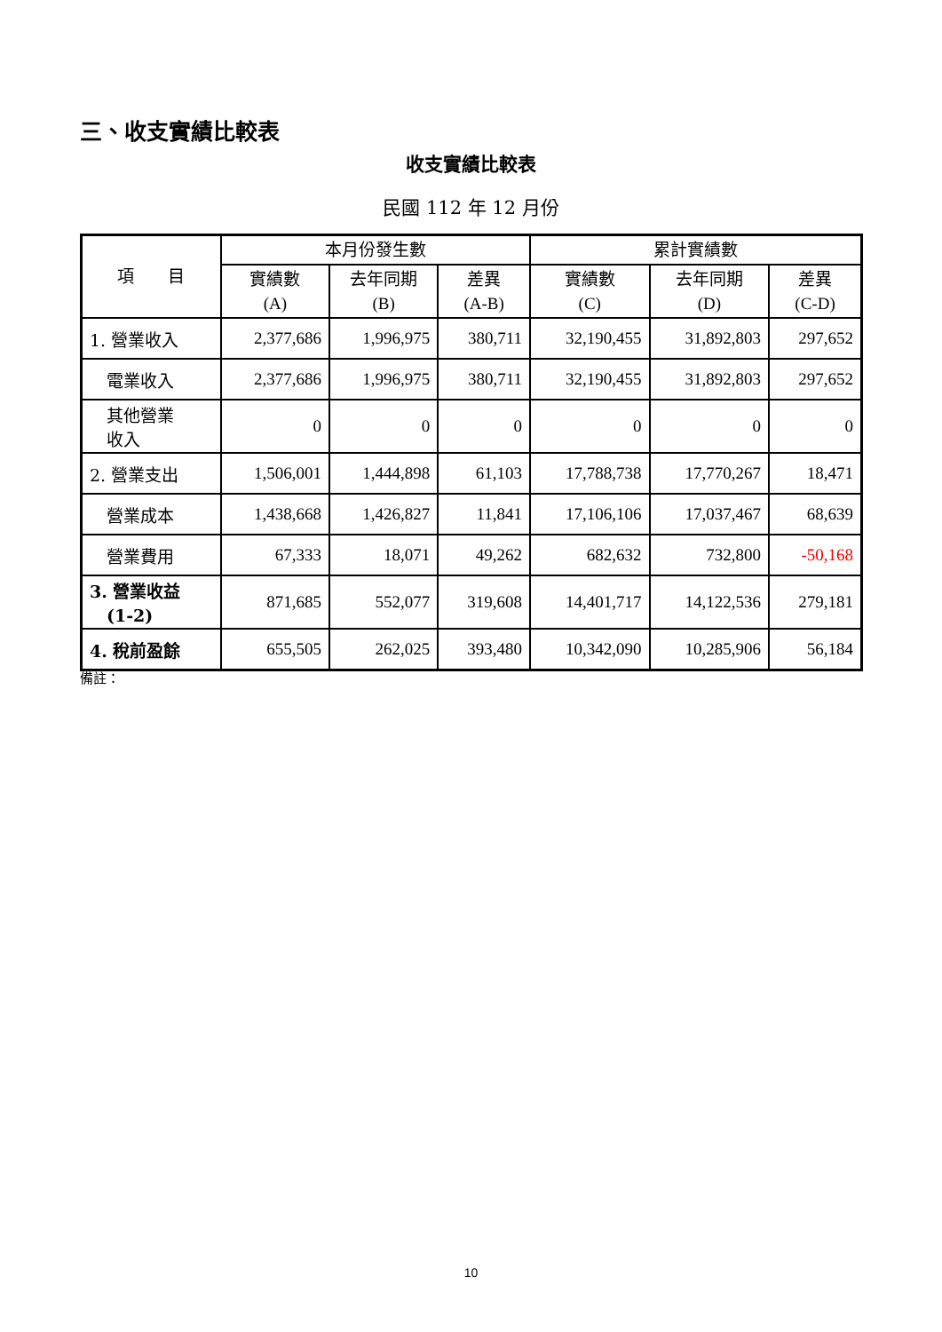三、收支實績比較表
收支實績比較表
民國 112 年 12 月份
| 項 目 | 本月份發生數 | | | 累計實績數 | | |
| --- | --- | --- | --- | --- | --- | --- |
| | 實績數 (A) | 去年同期 (B) | 差異 (A-B) | 實績數 (C) | 去年同期 (D) | 差異 (C-D) |
| 1. 營業收入 | 2,377,686 | 1,996,975 | 380,711 | 32,190,455 | 31,892,803 | 297,652 |
| 電業收入 | 2,377,686 | 1,996,975 | 380,711 | 32,190,455 | 31,892,803 | 297,652 |
| 其他營業 收入 | 0 | 0 | 0 | 0 | 0 | 0 |
| 2. 營業支出 | 1,506,001 | 1,444,898 | 61,103 | 17,788,738 | 17,770,267 | 18,471 |
| 營業成本 | 1,438,668 | 1,426,827 | 11,841 | 17,106,106 | 17,037,467 | 68,639 |
| 營業費用 | 67,333 | 18,071 | 49,262 | 682,632 | 732,800 | -50,168 |
| 3. 營業收益 (1-2) | 871,685 | 552,077 | 319,608 | 14,401,717 | 14,122,536 | 279,181 |
| 4. 稅前盈餘 | 655,505 | 262,025 | 393,480 | 10,342,090 | 10,285,906 | 56,184 |
備註：
10